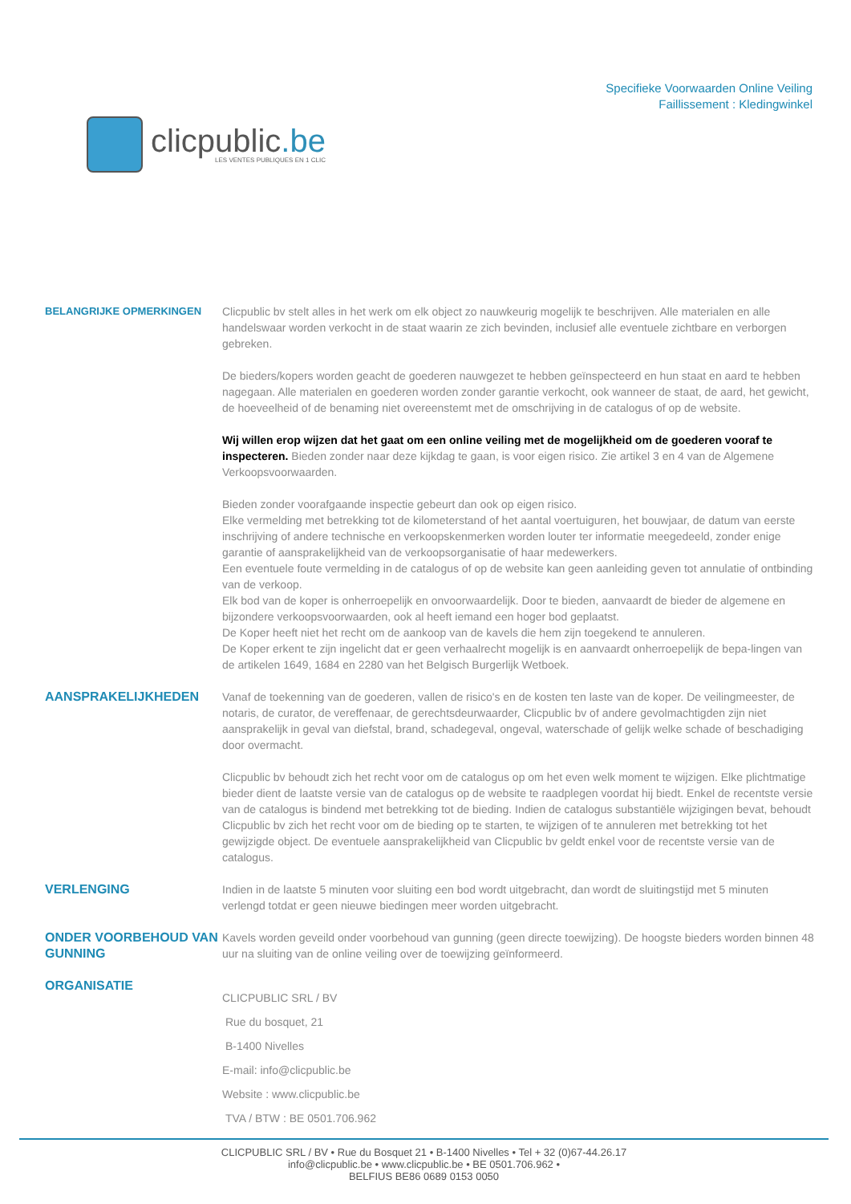clicpublic.be
LES VENTES PUBLIQUES EN 1 CLIC
Specifieke Voorwaarden Online Veiling
Faillissement : Kledingwinkel
BELANGRIJKE OPMERKINGEN Clicpublic bv stelt alles in het werk om elk object zo nauwkeurig mogelijk te beschrijven. Alle materialen en alle handelswaar worden verkocht in de staat waarin ze zich bevinden, inclusief alle eventuele zichtbare en verborgen gebreken.
De bieders/kopers worden geacht de goederen nauwgezet te hebben geïnspecteerd en hun staat en aard te hebben nagegaan. Alle materialen en goederen worden zonder garantie verkocht, ook wanneer de staat, de aard, het gewicht, de hoeveelheid of de benaming niet overeenstemt met de omschrijving in de catalogus of op de website.
Wij willen erop wijzen dat het gaat om een online veiling met de mogelijkheid om de goederen vooraf te inspecteren. Bieden zonder naar deze kijkdag te gaan, is voor eigen risico. Zie artikel 3 en 4 van de Algemene Verkoopsvoorwaarden.
Bieden zonder voorafgaande inspectie gebeurt dan ook op eigen risico.
Elke vermelding met betrekking tot de kilometerstand of het aantal voertuiguren, het bouwjaar, de datum van eerste inschrijving of andere technische en verkoopskenmerken worden louter ter informatie meegedeeld, zonder enige garantie of aansprakelijkheid van de verkoopsorganisatie of haar medewerkers.
Een eventuele foute vermelding in de catalogus of op de website kan geen aanleiding geven tot annulatie of ontbinding van de verkoop.
Elk bod van de koper is onherroepelijk en onvoorwaardelijk. Door te bieden, aanvaardt de bieder de algemene en bijzondere verkoopsvoorwaarden, ook al heeft iemand een hoger bod geplaatst.
De Koper heeft niet het recht om de aankoop van de kavels die hem zijn toegekend te annuleren.
De Koper erkent te zijn ingelicht dat er geen verhaalrecht mogelijk is en aanvaardt onherroepelijk de bepa-lingen van de artikelen 1649, 1684 en 2280 van het Belgisch Burgerlijk Wetboek.
AANSPRAKELIJKHEDEN Vanaf de toekenning van de goederen, vallen de risico's en de kosten ten laste van de koper. De veilingmeester, de notaris, de curator, de vereffenaar, de gerechtsdeurwaarder, Clicpublic bv of andere gevolmachtigden zijn niet aansprakelijk in geval van diefstal, brand, schadegeval, ongeval, waterschade of gelijk welke schade of beschadiging door overmacht.
Clicpublic bv behoudt zich het recht voor om de catalogus op om het even welk moment te wijzigen. Elke plichtmatige bieder dient de laatste versie van de catalogus op de website te raadplegen voordat hij biedt. Enkel de recentste versie van de catalogus is bindend met betrekking tot de bieding. Indien de catalogus substantiële wijzigingen bevat, behoudt Clicpublic bv zich het recht voor om de bieding op te starten, te wijzigen of te annuleren met betrekking tot het gewijzigde object. De eventuele aansprakelijkheid van Clicpublic bv geldt enkel voor de recentste versie van de catalogus.
VERLENGING Indien in de laatste 5 minuten voor sluiting een bod wordt uitgebracht, dan wordt de sluitingstijd met 5 minuten verlengd totdat er geen nieuwe biedingen meer worden uitgebracht.
ONDER VOORBEHOUD VAN GUNNING
Kavels worden geveild onder voorbehoud van gunning (geen directe toewijzing). De hoogste bieders worden binnen 48 uur na sluiting van de online veiling over de toewijzing geïnformeerd.
ORGANISATIE
CLICPUBLIC SRL / BV
Rue du bosquet, 21
B-1400 Nivelles
E-mail: info@clicpublic.be
Website : www.clicpublic.be
TVA / BTW : BE 0501.706.962
CLICPUBLIC SRL / BV • Rue du Bosquet 21 • B-1400 Nivelles • Tel + 32 (0)67-44.26.17
info@clicpublic.be • www.clicpublic.be • BE 0501.706.962 •
BELFIUS BE86 0689 0153 0050